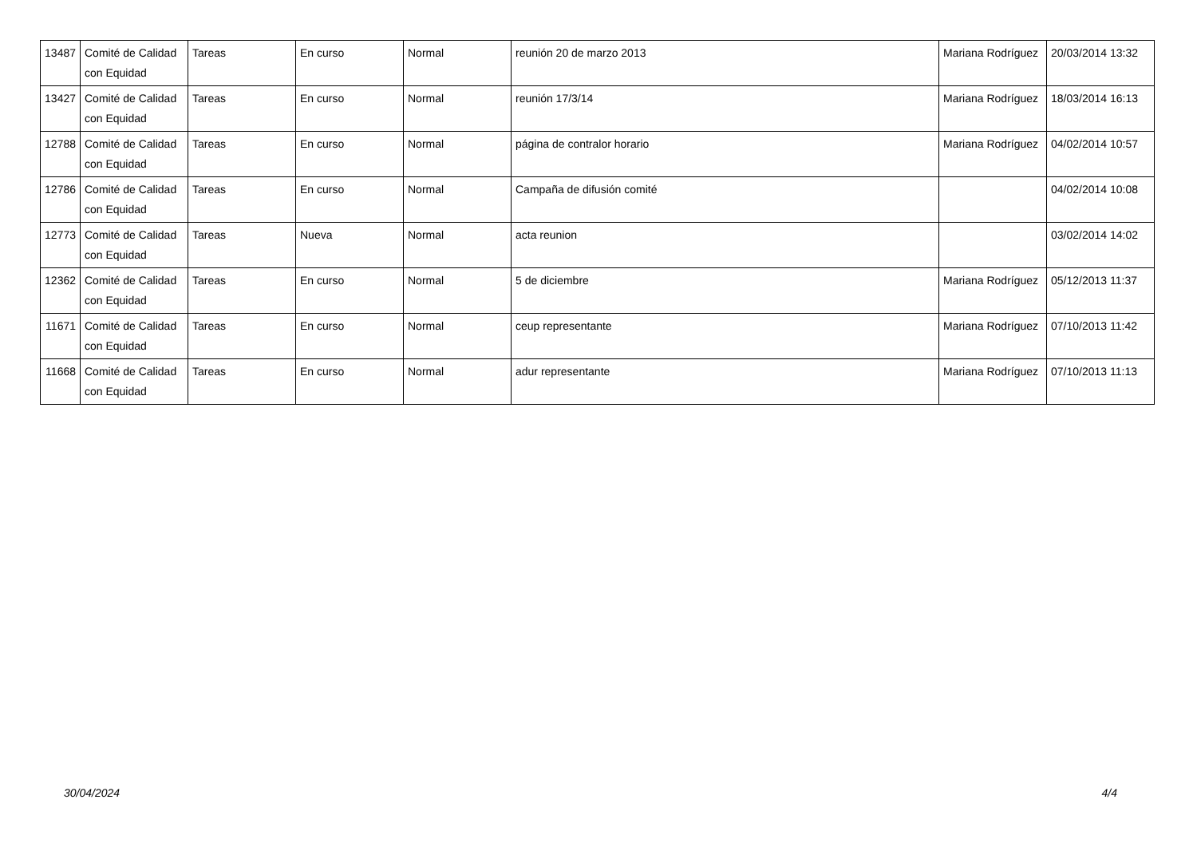| 13487 | Comité de Calidad con Equidad | Tareas | En curso | Normal | reunión 20 de marzo 2013 | Mariana Rodríguez | 20/03/2014 13:32 |
| 13427 | Comité de Calidad con Equidad | Tareas | En curso | Normal | reunión 17/3/14 | Mariana Rodríguez | 18/03/2014 16:13 |
| 12788 | Comité de Calidad con Equidad | Tareas | En curso | Normal | página de contralor horario | Mariana Rodríguez | 04/02/2014 10:57 |
| 12786 | Comité de Calidad con Equidad | Tareas | En curso | Normal | Campaña de difusión comité | | 04/02/2014 10:08 |
| 12773 | Comité de Calidad con Equidad | Tareas | Nueva | Normal | acta reunion | | 03/02/2014 14:02 |
| 12362 | Comité de Calidad con Equidad | Tareas | En curso | Normal | 5 de diciembre | Mariana Rodríguez | 05/12/2013 11:37 |
| 11671 | Comité de Calidad con Equidad | Tareas | En curso | Normal | ceup representante | Mariana Rodríguez | 07/10/2013 11:42 |
| 11668 | Comité de Calidad con Equidad | Tareas | En curso | Normal | adur representante | Mariana Rodríguez | 07/10/2013 11:13 |
30/04/2024 4/4